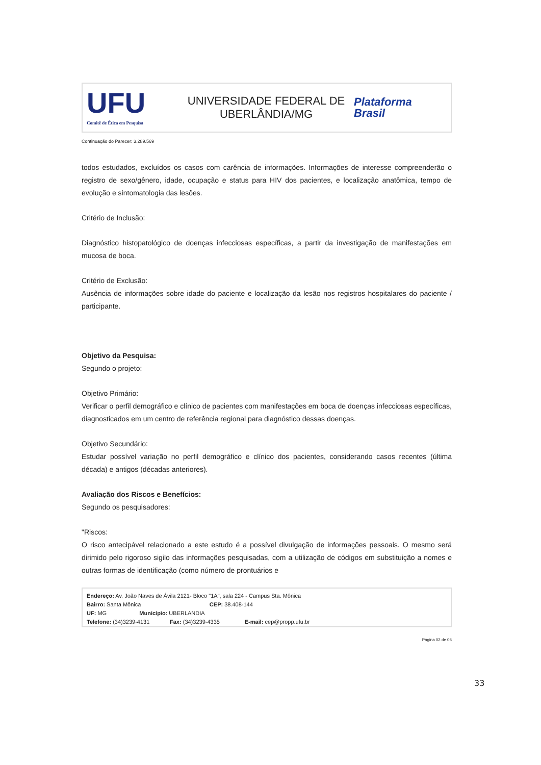UFU
Comitê de Ética em Pesquisa
UNIVERSIDADE FEDERAL DE
UBERLÂNDIA/MG
Plataforma
Brasil
Continuação do Parecer: 3.289.569
todos estudados, excluídos os casos com carência de informações. Informações de interesse compreenderão o registro de sexo/gênero, idade, ocupação e status para HIV dos pacientes, e localização anatômica, tempo de evolução e sintomatologia das lesões.
Critério de Inclusão:
Diagnóstico histopatológico de doenças infecciosas específicas, a partir da investigação de manifestações em mucosa de boca.
Critério de Exclusão:
Ausência de informações sobre idade do paciente e localização da lesão nos registros hospitalares do paciente / participante.
Objetivo da Pesquisa:
Segundo o projeto:
Objetivo Primário:
Verificar o perfil demográfico e clínico de pacientes com manifestações em boca de doenças infecciosas específicas, diagnosticados em um centro de referência regional para diagnóstico dessas doenças.
Objetivo Secundário:
Estudar possível variação no perfil demográfico e clínico dos pacientes, considerando casos recentes (última década) e antigos (décadas anteriores).
Avaliação dos Riscos e Benefícios:
Segundo os pesquisadores:
"Riscos:
O risco antecipável relacionado a este estudo é a possível divulgação de informações pessoais. O mesmo será dirimido pelo rigoroso sigilo das informações pesquisadas, com a utilização de códigos em substituição a nomes e outras formas de identificação (como número de prontuários e
Endereço: Av. João Naves de Ávila 2121- Bloco "1A", sala 224 - Campus Sta. Mônica
Bairro: Santa Mônica CEP: 38.408-144
UF: MG Município: UBERLANDIA
Telefone: (34)3239-4131 Fax: (34)3239-4335 E-mail: cep@propp.ufu.br
Página 02 de 05
33